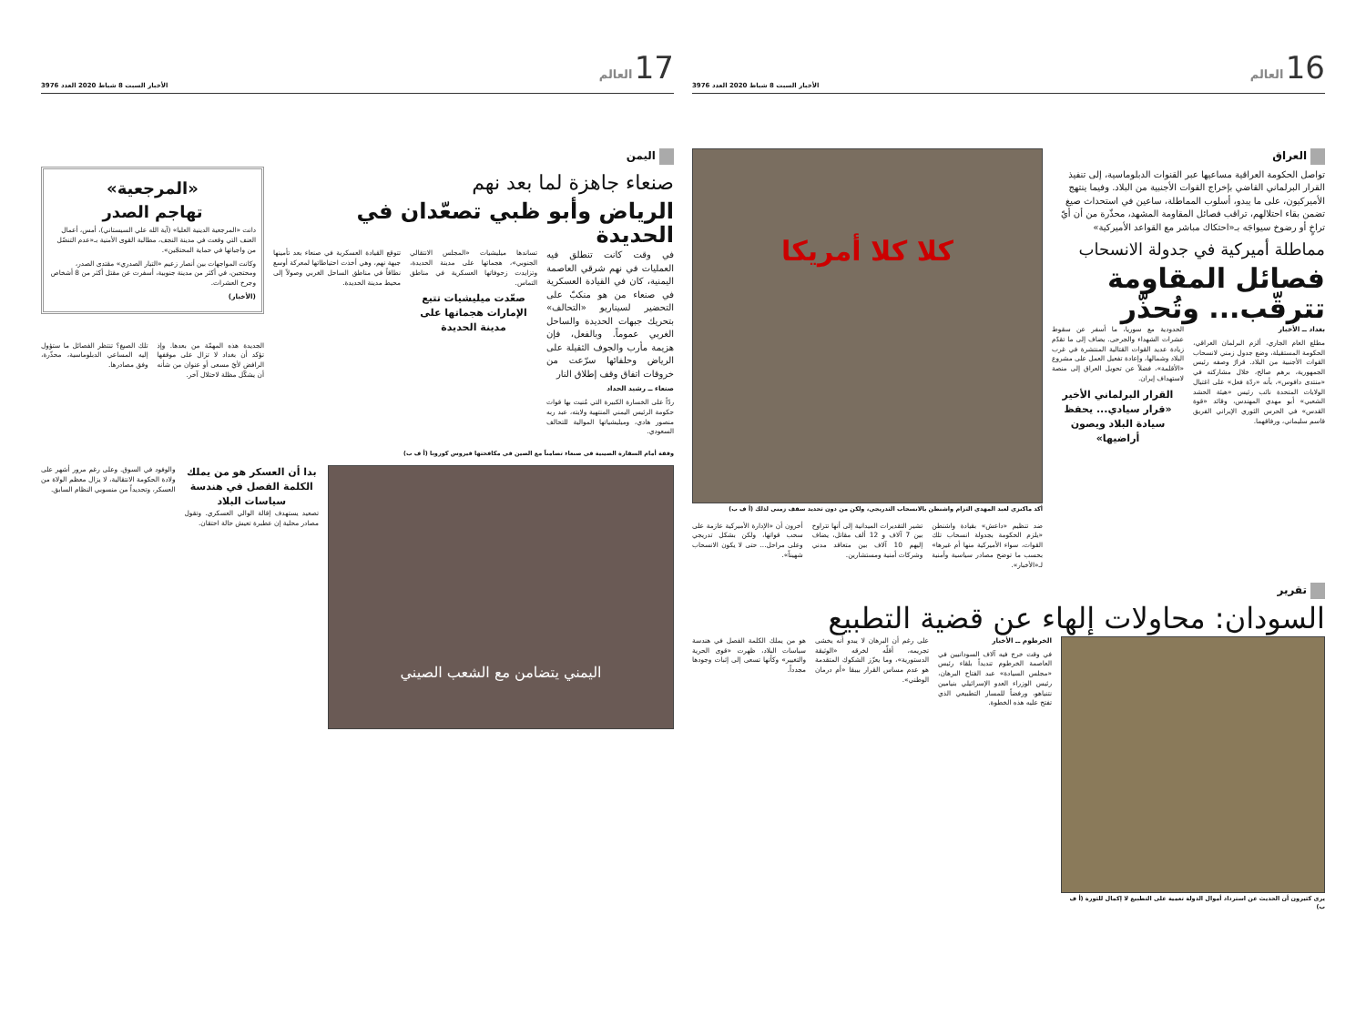16 العالم
الأخبار السبت 8 شباط 2020 العدد 3976
العراق
تواصل الحكومة العراقية مساعيها عبر القنوات الدبلوماسية، إلى تنفيذ القرار البرلماني القاضي بإخراج القوات الأجنبية من البلاد. وفيما ينتهج الأميركيون، على ما يبدو، أسلوب المماطلة، ساعين في استحداث صيغ تضمن بقاء احتلالهم، تراقب فصائل المقاومة المشهد، محذّرة من أن أيّ تراخٍ أو رضوخ سيواجَه بـ«احتكاك مباشر مع القواعد الأميركية»
مماطلة أميركية في جدولة الانسحاب
فصائل المقاومة
تترقّب... وتُحذّر
بغداد ــ الأخبار
مطلع العام الجاري، ألزم البرلمان العراقي، الحكومة المستقيلة، وضع جدول زمني لانسحاب القوات الأجنبية من البلاد. قرارٌ وصفه رئيس الجمهورية، برهم صالح، خلال مشاركته في «منتدى دافوس»، بأنه «ردّة فعل» على اغتيال الولايات المتحدة نائب رئيس «هيئة الحشد الشعبي» أبو مهدي المهندس، وقائد «قوة القدس» في الحرس الثوري الإيراني الفريق قاسم سليماني، ورفاقهما.
الحدودية مع سوريا، ما أسفر عن سقوط عشرات الشهداء والجرحى. يضاف إلى ما تقدّم زيادة عديد القوات القتالية المنتشرة في غرب البلاد وشمالها، وإعادة تفعيل العمل على مشروع «الأقلمة»، فضلاً عن تحويل العراق إلى منصة لاستهداف إيران.
القرار البرلماني الأخير «قرار سيادي... يحفظ سيادة البلاد ويصون أراضيها»
كلا كلا أمريكا
أكد ماكنزي لعبد المهدي التزام واشنطن بالانسحاب التدريجي، ولكن من دون تحديد سقف زمني لذلك (أ ف ب)
ضد تنظيم «داعش» بقيادة واشنطن «يلزم الحكومة بجدولة انسحاب تلك القوات، سواء الأميركية منها أم غيرها» بحسب ما توضح مصادر سياسية وأمنية لـ«الأخبار».
تشير التقديرات الميدانية إلى أنها تتراوح بين 7 آلاف و 12 ألف مقاتل، يضاف إليهم 10 آلاف بين متعاقد مدني وشركات أمنية ومستشارين.
أخرون أن «الإدارة الأميركية عازمة على سحب قواتها، ولكن بشكل تدريجي وعلى مراحل... حتى لا يكون الانسحاب شهيناً».
تقرير
السودان: محاولات إلهاء عن قضية التطبيع
يرى كثيرون أن الحديث عن استرداد أموال الدولة تعمية على التطبيع لا إكمال للثورة (أ ف ب)
الخرطوم ــ الأخبار
في وقت خرج فيه آلاف السودانيين في العاصمة الخرطوم تنديداً بلقاء رئيس «مجلس السيادة» عبد الفتاح البرهان، رئيس الوزراء العدو الإسرائيلي بنيامين نتنياهو، ورفضاً للمسار التطبيعي الذي تفتح عليه هذه الخطوة.
على رغم أن البرهان لا يبدو أنه يخشى تجريمه، أقلّه لخرقه «الوثيقة الدستورية»، وما يعزّز الشكوك المتقدمة هو عدم مساس القرار بيبقا «أم درمان الوطني».
هو من يملك الكلمة الفصل في هندسة سياسات البلاد، ظهرت «قوى الحرية والتغيير» وكأنها تسعى إلى إثبات وجودها مجدداً.
17 العالم
الأخبار السبت 8 شباط 2020 العدد 3976
اليمن
صنعاء جاهزة لما بعد نهم
الرياض وأبو ظبي تصعّدان في الحديدة
في وقت كانت تنطلق فيه العمليات في نهم شرقي العاصمة اليمنية، كان في القيادة العسكرية في صنعاء من هو منكبّ على التحضير لسيناريو «التحالف» بتحريك جبهات الحديدة والساحل الغربي عموماً. وبالفعل، فإن هزيمة مأرب والجوف الثقيلة على الرياض وحلفائها سرّعت من خروقات اتفاق وقف إطلاق النار
صنعاء ــ رشيد الحداد
ردّاً على الخسارة الكبيرة التي مُنيت بها قوات حكومة الرئيس اليمني المنتهية ولايته، عبد ربه منصور هادي، وميليشياتها الموالية للتحالف السعودي.
تساندها ميليشيات «المجلس الانتقالي الجنوبي»، هجماتها على مدينة الحديدة، وتزايدت زحوفاتها العسكرية في مناطق التماس.
صعّدت ميليشيات تتبع الإمارات هجماتها على مدينة الحديدة
تتوقع القيادة العسكرية في صنعاء بعد تأمينها جبهة نهم، وهي أخذت احتياطاتها لمعركة أوسع نطاقاً في مناطق الساحل الغربي وصولاً إلى محيط مدينة الحديدة.
«المرجعية»
تهاجم الصدر
دانت «المرجعية الدينية العليا» (آية الله علي السيستاني)، أمس، أعمال العنف التي وقعت في مدينة النجف، مطالبة القوى الأمنية بـ«عدم التنصّل من واجباتها في حماية المحتجّين».
وكانت المواجهات بين أنصار زعيم «التيار الصدري» مقتدى الصدر، ومحتجين، في أكثر من مدينة جنوبية، أسفرت عن مقتل أكثر من 8 أشخاص وجرح العشرات.
(الأخبار)
الجديدة هذه المهمّة من بعدها. وإذ تؤكد أن بغداد لا تزال على موقفها الرافض لأيّ مسعى أو عنوان من شأنه أن يشكّل مظلة لاحتلال آخر.
تلك الصيغ؟ تنتظر الفصائل ما ستؤول إليه المساعي الدبلوماسية، محذّرة، وفق مصادرها.
وقفة أمام السفارة الصينية في صنعاء تضامناً مع الصين في مكافحتها فيروس كورونا (أ ف ب)
اليمني يتضامن مع الشعب الصيني
بدا أن العسكر هو من يملك الكلمة الفصل في هندسة سياسات البلاد
تصعيد يستهدف إقالة الوالي العسكري. وتقول مصادر محلية إن عطبرة تعيش حالة احتقان.
والوفود في السوق. وعلى رغم مرور أشهر على ولادة الحكومة الانتقالية، لا يزال معظم الولاة من العسكر، وتحديداً من منسوبي النظام السابق.